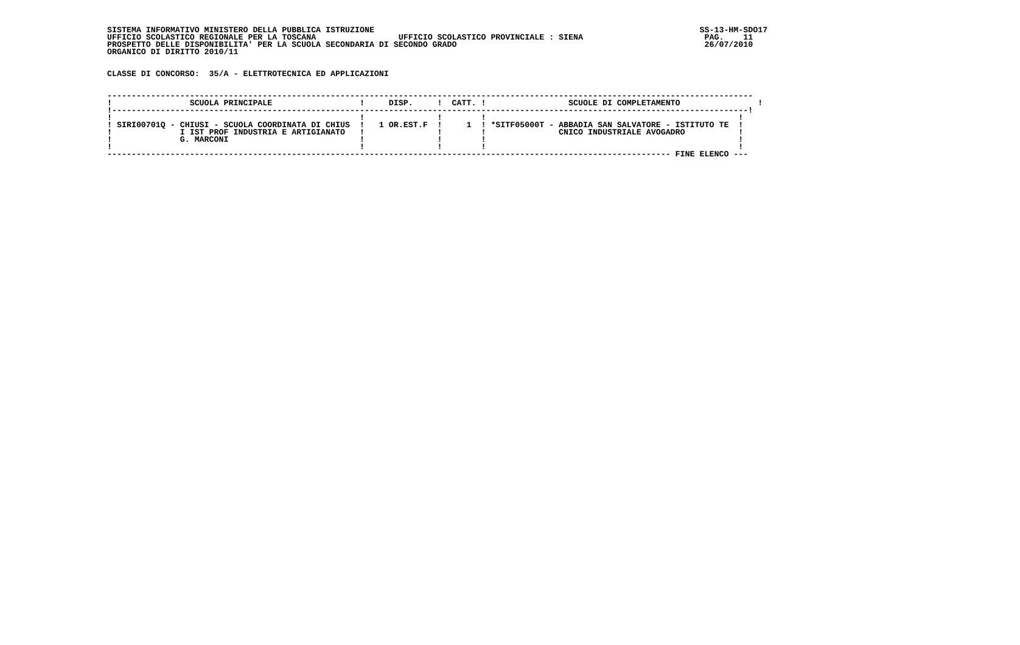SISTEMA INFORMATIVO MINISTERO DELLA PUBBLICA ISTRUZIONE                                                                   SS-13-HM-SDO17
UFFICIO SCOLASTICO REGIONALE PER LA TOSCANA                 UFFICIO SCOLASTICO PROVINCIALE : SIENA                         PAG.    11
PROSPETTO DELLE DISPONIBILITA' PER LA SCUOLA SECONDARIA DI SECONDO GRADO                                                   26/07/2010
ORGANICO DI DIRITTO 2010/11


CLASSE DI CONCORSO:  35/A - ELETTROTECNICA ED APPLICAZIONI


-------------------------------------------------------------------------------------------------------------------------------------
!                SCUOLA PRINCIPALE                  !     DISP.     !  CATT. !                 SCUOLE DI COMPLETAMENTO                !
!-----------------------------------------------------------------------------------------------------------------------------------!
!                                                   !               !        !                                                    !
! SIRI00701Q - CHIUSI - SCUOLA COORDINATA DI CHIUS  !   1 OR.EST.F  !     1  ! *SITF05000T - ABBADIA SAN SALVATORE - ISTITUTO TE  !
!              I IST PROF INDUSTRIA E ARTIGIANATO   !               !        !               CNICO INDUSTRIALE AVOGADRO           !
!              G. MARCONI                           !               !        !                                                    !
!                                                   !               !        !                                                    !
-------------------------------------------------------------------------------------------------------------------- FINE ELENCO ---